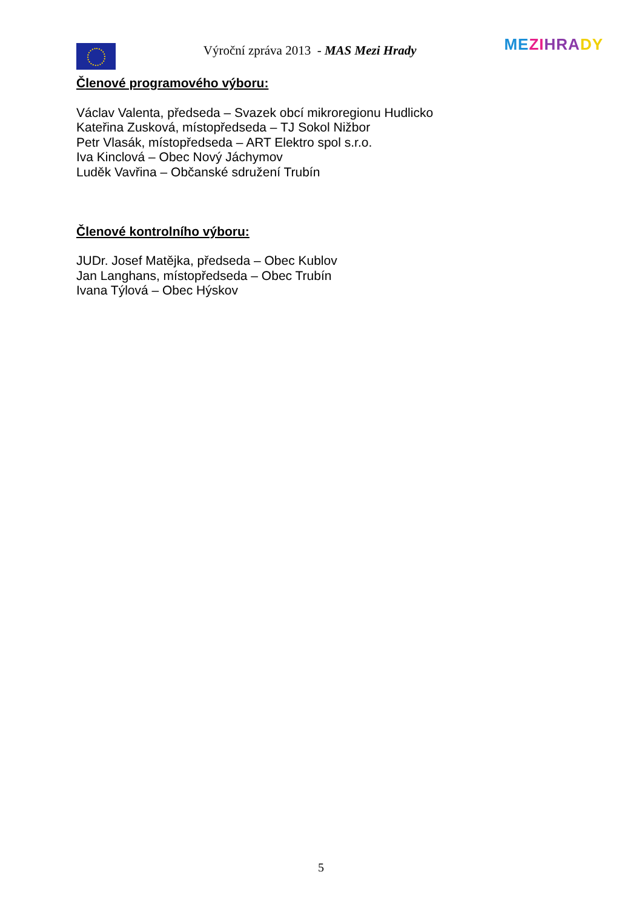Výroční zpráva 2013 - MAS Mezi Hrady
ME ZI HRA DY
Členové programového výboru:
Václav Valenta, předseda – Svazek obcí mikroregionu Hudlicko
Kateřina Zusková, místopředseda – TJ Sokol Nižbor
Petr Vlasák, místopředseda – ART Elektro spol s.r.o.
Iva Kinclová – Obec Nový Jáchymov
Luděk Vavřina – Občanské sdružení Trubín
Členové kontrolního výboru:
JUDr. Josef Matějka, předseda – Obec Kublov
Jan Langhans, místopředseda – Obec Trubín
Ivana Týlová – Obec Hýskov
5